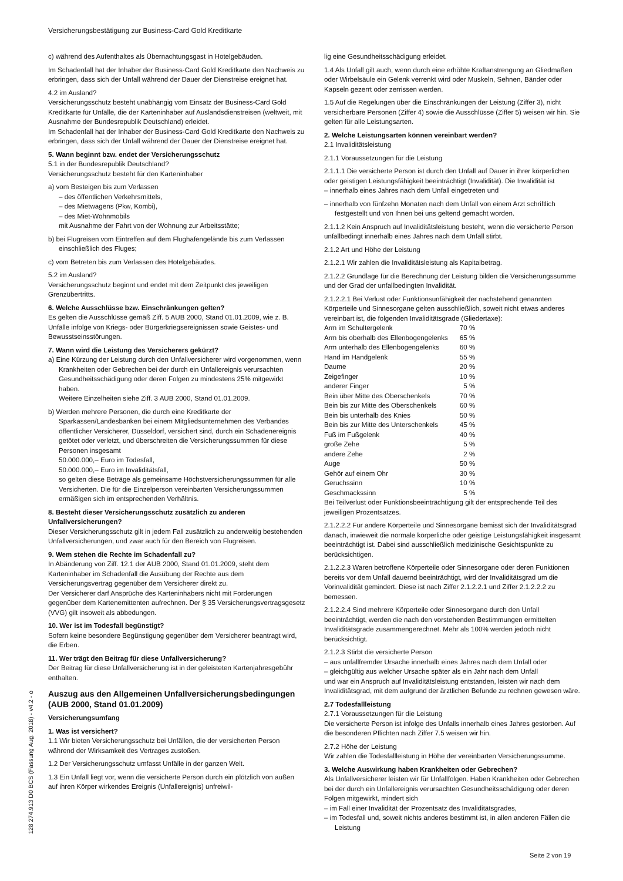Versicherungsbestätigung zur Business-Card Gold Kreditkarte
c) während des Aufenthaltes als Übernachtungsgast in Hotelgebäuden.
Im Schadenfall hat der Inhaber der Business-Card Gold Kreditkarte den Nachweis zu erbringen, dass sich der Unfall während der Dauer der Dienstreise ereignet hat.
4.2 im Ausland?
Versicherungsschutz besteht unabhängig vom Einsatz der Business-Card Gold Kreditkarte für Unfälle, die der Karteninhaber auf Auslandsdienstreisen (weltweit, mit Ausnahme der Bundesrepublik Deutschland) erleidet.
Im Schadenfall hat der Inhaber der Business-Card Gold Kreditkarte den Nachweis zu erbringen, dass sich der Unfall während der Dauer der Dienstreise ereignet hat.
5. Wann beginnt bzw. endet der Versicherungsschutz
5.1 in der Bundesrepublik Deutschland?
Versicherungsschutz besteht für den Karteninhaber
a) vom Besteigen bis zum Verlassen
– des öffentlichen Verkehrsmittels,
– des Mietwagens (Pkw, Kombi),
– des Miet-Wohnmobils
mit Ausnahme der Fahrt von der Wohnung zur Arbeitsstätte;
b) bei Flugreisen vom Eintreffen auf dem Flughafengelände bis zum Verlassen einschließlich des Fluges;
c) vom Betreten bis zum Verlassen des Hotelgebäudes.
5.2 im Ausland?
Versicherungsschutz beginnt und endet mit dem Zeitpunkt des jeweiligen Grenzübertritts.
6. Welche Ausschlüsse bzw. Einschränkungen gelten?
Es gelten die Ausschlüsse gemäß Ziff. 5 AUB 2000, Stand 01.01.2009, wie z. B. Unfälle infolge von Kriegs- oder Bürgerkriegsereignissen sowie Geistes- und Bewusstseinsstörungen.
7. Wann wird die Leistung des Versicherers gekürzt?
a) Eine Kürzung der Leistung durch den Unfallversicherer wird vorgenommen, wenn Krankheiten oder Gebrechen bei der durch ein Unfallereignis verursachten Gesundheitsschädigung oder deren Folgen zu mindestens 25% mitgewirkt haben.
Weitere Einzelheiten siehe Ziff. 3 AUB 2000, Stand 01.01.2009.
b) Werden mehrere Personen, die durch eine Kreditkarte der Sparkassen/Landesbanken bei einem Mitgliedsunternehmen des Verbandes öffentlicher Versicherer, Düsseldorf, versichert sind, durch ein Schadenereignis getötet oder verletzt, und überschreiten die Versicherungssummen für diese Personen insgesamt
50.000.000,– Euro im Todesfall,
50.000.000,– Euro im Invaliditätsfall,
so gelten diese Beträge als gemeinsame Höchstversicherungssummen für alle Versicherten. Die für die Einzelperson vereinbarten Versicherungssummen ermäßigen sich im entsprechenden Verhältnis.
8. Besteht dieser Versicherungsschutz zusätzlich zu anderen Unfallversicherungen?
Dieser Versicherungsschutz gilt in jedem Fall zusätzlich zu anderweitig bestehenden Unfallversicherungen, und zwar auch für den Bereich von Flugreisen.
9. Wem stehen die Rechte im Schadenfall zu?
In Abänderung von Ziff. 12.1 der AUB 2000, Stand 01.01.2009, steht dem Karteninhaber im Schadenfall die Ausübung der Rechte aus dem Versicherungsvertrag gegenüber dem Versicherer direkt zu.
Der Versicherer darf Ansprüche des Karteninhabers nicht mit Forderungen gegenüber dem Kartenemittenten aufrechnen. Der § 35 Versicherungsvertragsgesetz (VVG) gilt insoweit als abbedungen.
10. Wer ist im Todesfall begünstigt?
Sofern keine besondere Begünstigung gegenüber dem Versicherer beantragt wird, die Erben.
11. Wer trägt den Beitrag für diese Unfallversicherung?
Der Beitrag für diese Unfallversicherung ist in der geleisteten Kartenjahresgebühr enthalten.
Auszug aus den Allgemeinen Unfallversicherungsbedingungen (AUB 2000, Stand 01.01.2009)
Versicherungsumfang
1. Was ist versichert?
1.1 Wir bieten Versicherungsschutz bei Unfällen, die der versicherten Person während der Wirksamkeit des Vertrages zustoßen.
1.2 Der Versicherungsschutz umfasst Unfälle in der ganzen Welt.
1.3 Ein Unfall liegt vor, wenn die versicherte Person durch ein plötzlich von außen auf ihren Körper wirkendes Ereignis (Unfallereignis) unfreiwil-
lig eine Gesundheitsschädigung erleidet.
1.4 Als Unfall gilt auch, wenn durch eine erhöhte Kraftanstrengung an Gliedmaßen oder Wirbelsäule ein Gelenk verrenkt wird oder Muskeln, Sehnen, Bänder oder Kapseln gezerrt oder zerrissen werden.
1.5 Auf die Regelungen über die Einschränkungen der Leistung (Ziffer 3), nicht versicherbare Personen (Ziffer 4) sowie die Ausschlüsse (Ziffer 5) weisen wir hin. Sie gelten für alle Leistungsarten.
2. Welche Leistungsarten können vereinbart werden?
2.1 Invaliditätsleistung
2.1.1 Voraussetzungen für die Leistung
2.1.1.1 Die versicherte Person ist durch den Unfall auf Dauer in ihrer körperlichen oder geistigen Leistungsfähigkeit beeinträchtigt (Invalidität). Die Invalidität ist
– innerhalb eines Jahres nach dem Unfall eingetreten und
– innerhalb von fünfzehn Monaten nach dem Unfall von einem Arzt schriftlich festgestellt und von Ihnen bei uns geltend gemacht worden.
2.1.1.2 Kein Anspruch auf Invaliditätsleistung besteht, wenn die versicherte Person unfallbedingt innerhalb eines Jahres nach dem Unfall stirbt.
2.1.2 Art und Höhe der Leistung
2.1.2.1 Wir zahlen die Invaliditätsleistung als Kapitalbetrag.
2.1.2.2 Grundlage für die Berechnung der Leistung bilden die Versicherungssumme und der Grad der unfallbedingten Invalidität.
2.1.2.2.1 Bei Verlust oder Funktionsunfähigkeit der nachstehend genannten Körperteile und Sinnesorgane gelten ausschließlich, soweit nicht etwas anderes vereinbart ist, die folgenden Invaliditätsgrade (Gliedertaxe):
| Arm im Schultergelenk | 70 % |
| Arm bis oberhalb des Ellenbogengelenks | 65 % |
| Arm unterhalb des Ellenbogengelenks | 60 % |
| Hand im Handgelenk | 55 % |
| Daume | 20 % |
| Zeigefinger | 10 % |
| anderer Finger | 5 % |
| Bein über Mitte des Oberschenkels | 70 % |
| Bein bis zur Mitte des Oberschenkels | 60 % |
| Bein bis unterhalb des Knies | 50 % |
| Bein bis zur Mitte des Unterschenkels | 45 % |
| Fuß im Fußgelenk | 40 % |
| große Zehe | 5 % |
| andere Zehe | 2 % |
| Auge | 50 % |
| Gehör auf einem Ohr | 30 % |
| Geruchssinn | 10 % |
| Geschmackssinn | 5 % |
Bei Teilverlust oder Funktionsbeeinträchtigung gilt der entsprechende Teil des jeweiligen Prozentsatzes.
2.1.2.2.2 Für andere Körperteile und Sinnesorgane bemisst sich der Invaliditätsgrad danach, inwieweit die normale körperliche oder geistige Leistungsfähigkeit insgesamt beeinträchtigt ist. Dabei sind ausschließlich medizinische Gesichtspunkte zu berücksichtigen.
2.1.2.2.3 Waren betroffene Körperteile oder Sinnesorgane oder deren Funktionen bereits vor dem Unfall dauernd beeinträchtigt, wird der Invaliditätsgrad um die Vorinvalidität gemindert. Diese ist nach Ziffer 2.1.2.2.1 und Ziffer 2.1.2.2.2 zu bemessen.
2.1.2.2.4 Sind mehrere Körperteile oder Sinnesorgane durch den Unfall beeinträchtigt, werden die nach den vorstehenden Bestimmungen ermittelten Invaliditätsgrade zusammengerechnet. Mehr als 100% werden jedoch nicht berücksichtigt.
2.1.2.3 Stirbt die versicherte Person
– aus unfallfremder Ursache innerhalb eines Jahres nach dem Unfall oder
– gleichgültig aus welcher Ursache später als ein Jahr nach dem Unfall
und war ein Anspruch auf Invaliditätsleistung entstanden, leisten wir nach dem Invaliditätsgrad, mit dem aufgrund der ärztlichen Befunde zu rechnen gewesen wäre.
2.7 Todesfallleistung
2.7.1 Voraussetzungen für die Leistung
Die versicherte Person ist infolge des Unfalls innerhalb eines Jahres gestorben. Auf die besonderen Pflichten nach Ziffer 7.5 weisen wir hin.
2.7.2 Höhe der Leistung
Wir zahlen die Todesfallleistung in Höhe der vereinbarten Versicherungssumme.
3. Welche Auswirkung haben Krankheiten oder Gebrechen?
Als Unfallversicherer leisten wir für Unfallfolgen. Haben Krankheiten oder Gebrechen bei der durch ein Unfallereignis verursachten Gesundheitsschädigung oder deren Folgen mitgewirkt, mindert sich
– im Fall einer Invalidität der Prozentsatz des Invaliditätsgrades,
– im Todesfall und, soweit nichts anderes bestimmt ist, in allen anderen Fällen die Leistung
128 274.913 D0 BCS (Fassung Aug. 2018) - v4.2 - o
Seite 2 von 19